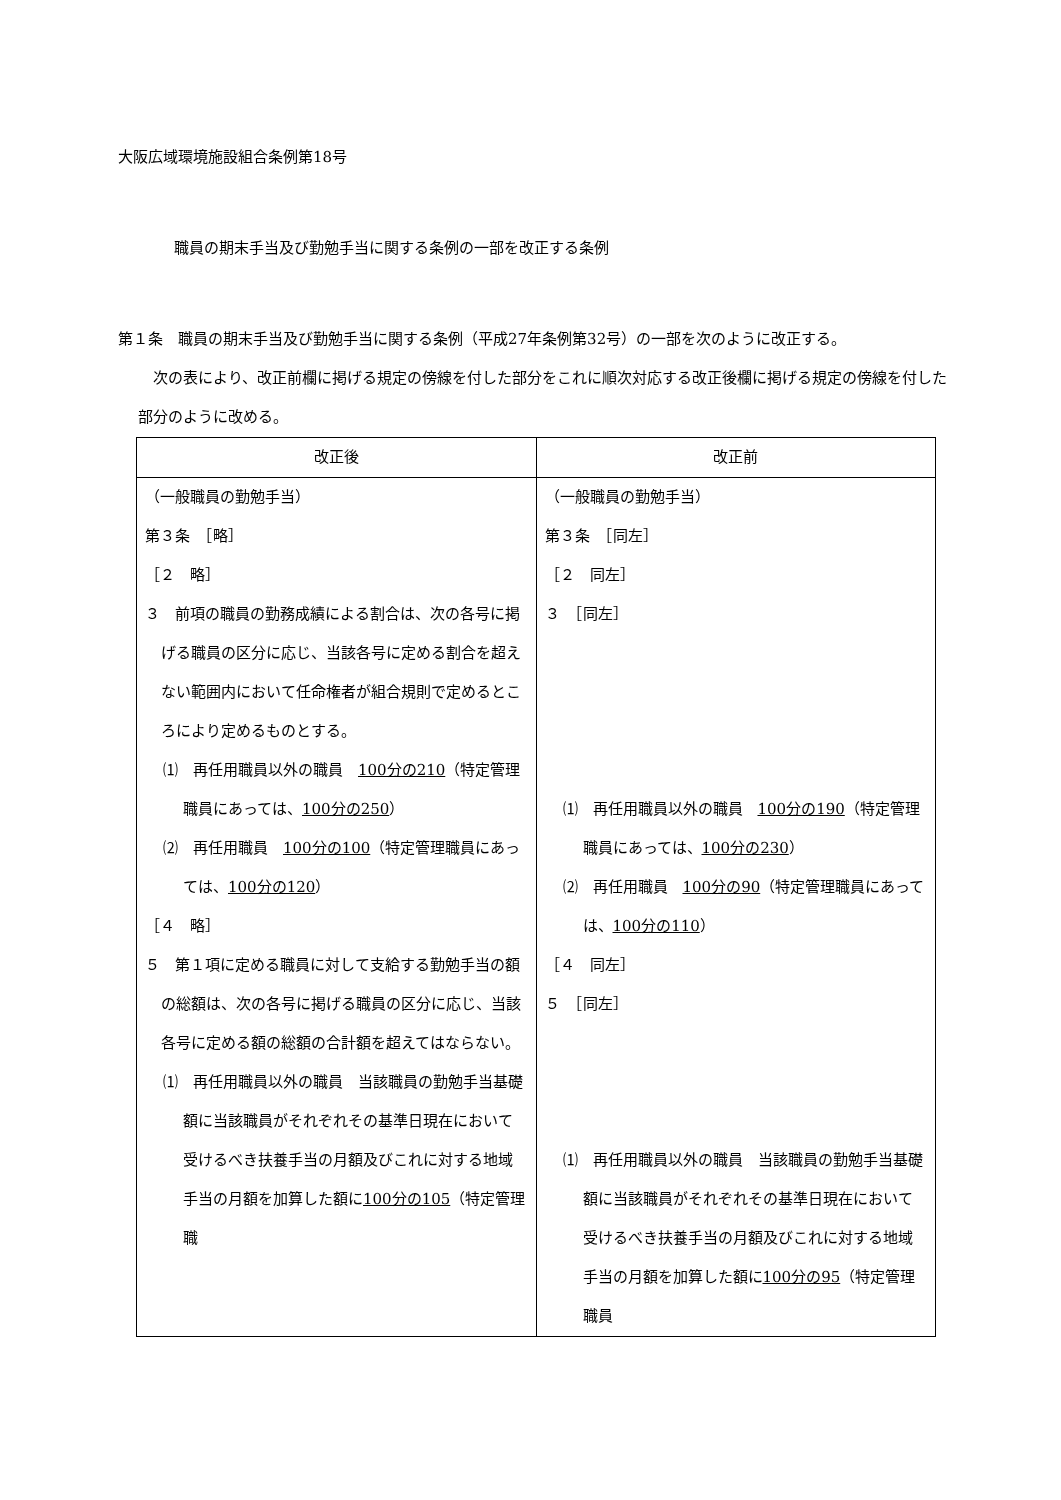大阪広域環境施設組合条例第18号
職員の期末手当及び勤勉手当に関する条例の一部を改正する条例
第１条　職員の期末手当及び勤勉手当に関する条例（平成27年条例第32号）の一部を次のように改正する。
　次の表により、改正前欄に掲げる規定の傍線を付した部分をこれに順次対応する改正後欄に掲げる規定の傍線を付した部分のように改める。
| 改正後 | 改正前 |
| --- | --- |
| （一般職員の勤勉手当） 第３条 ［略］ ［２ 略］ ３ 前項の職員の勤務成績による割合は、次の各号に掲げる職員の区分に応じ、当該各号に定める割合を超えない範囲内において任命権者が組合規則で定めるところにより定めるものとする。 ⑴ 再任用職員以外の職員 100分の210 （特定管理職員にあっては、 100分の250 ） ⑵ 再任用職員 100分の100 （特定管理職員にあっては、 100分の120 ） ［４ 略］ ５ 第１項に定める職員に対して支給する勤勉手当の額の総額は、次の各号に掲げる職員の区分に応じ、当該各号に定める額の総額の合計額を超えてはならない。 ⑴ 再任用職員以外の職員 当該職員の勤勉手当基礎額に当該職員がそれぞれその基準日現在において受けるべき扶養手当の月額及びこれに対する地域手当の月額を加算した額に 100分の105 （特定管理職 | （一般職員の勤勉手当） 第３条 ［同左］ ［２ 同左］ ３ ［同左］ ⑴ 再任用職員以外の職員 100分の190 （特定管理職員にあっては、 100分の230 ） ⑵ 再任用職員 100分の90 （特定管理職員にあっては、 100分の110 ） ［４ 同左］ ５ ［同左］ ⑴ 再任用職員以外の職員 当該職員の勤勉手当基礎額に当該職員がそれぞれその基準日現在において受けるべき扶養手当の月額及びこれに対する地域手当の月額を加算した額に 100分の95 （特定管理職員 |